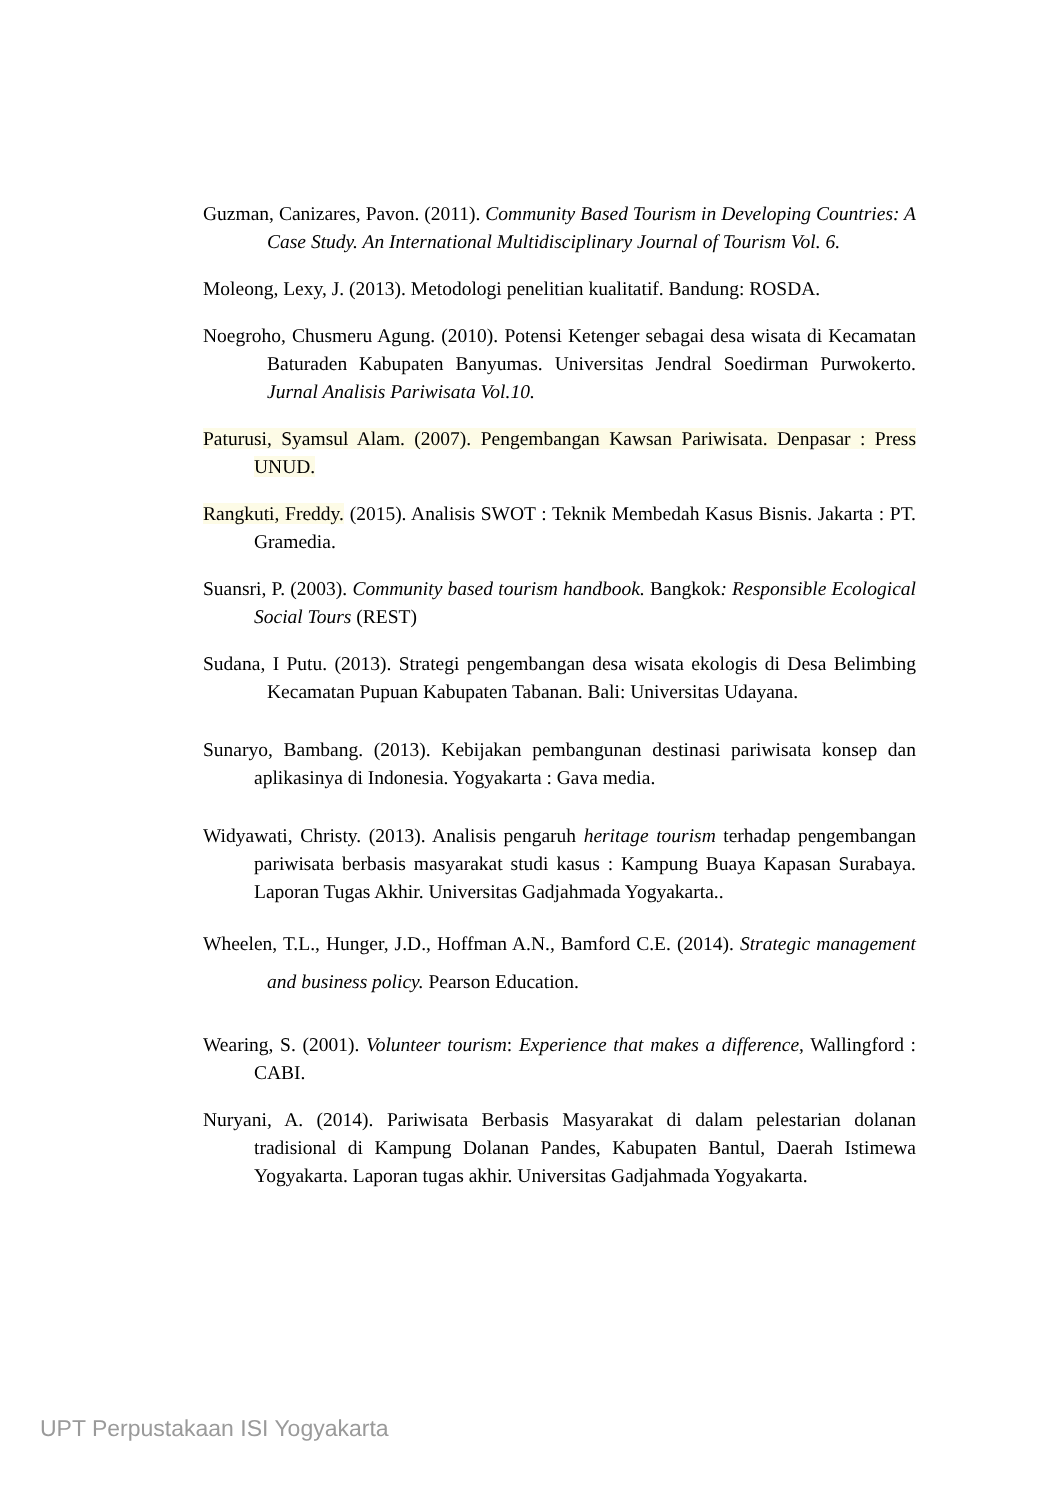Guzman, Canizares, Pavon. (2011). Community Based Tourism in Developing Countries: A Case Study. An International Multidisciplinary Journal of Tourism Vol. 6.
Moleong, Lexy, J. (2013). Metodologi penelitian kualitatif. Bandung: ROSDA.
Noegroho, Chusmeru Agung. (2010). Potensi Ketenger sebagai desa wisata di Kecamatan Baturaden Kabupaten Banyumas. Universitas Jendral Soedirman Purwokerto. Jurnal Analisis Pariwisata Vol.10.
Paturusi, Syamsul Alam. (2007). Pengembangan Kawsan Pariwisata. Denpasar : Press UNUD.
Rangkuti, Freddy. (2015). Analisis SWOT : Teknik Membedah Kasus Bisnis. Jakarta : PT. Gramedia.
Suansri, P. (2003). Community based tourism handbook. Bangkok: Responsible Ecological Social Tours (REST)
Sudana, I Putu. (2013). Strategi pengembangan desa wisata ekologis di Desa Belimbing Kecamatan Pupuan Kabupaten Tabanan. Bali: Universitas Udayana.
Sunaryo, Bambang. (2013). Kebijakan pembangunan destinasi pariwisata konsep dan aplikasinya di Indonesia. Yogyakarta : Gava media.
Widyawati, Christy. (2013). Analisis pengaruh heritage tourism terhadap pengembangan pariwisata berbasis masyarakat studi kasus : Kampung Buaya Kapasan Surabaya. Laporan Tugas Akhir. Universitas Gadjahmada Yogyakarta..
Wheelen, T.L., Hunger, J.D., Hoffman A.N., Bamford C.E. (2014). Strategic management and business policy. Pearson Education.
Wearing, S. (2001). Volunteer tourism: Experience that makes a difference, Wallingford : CABI.
Nuryani, A. (2014). Pariwisata Berbasis Masyarakat di dalam pelestarian dolanan tradisional di Kampung Dolanan Pandes, Kabupaten Bantul, Daerah Istimewa Yogyakarta. Laporan tugas akhir. Universitas Gadjahmada Yogyakarta.
UPT Perpustakaan ISI Yogyakarta